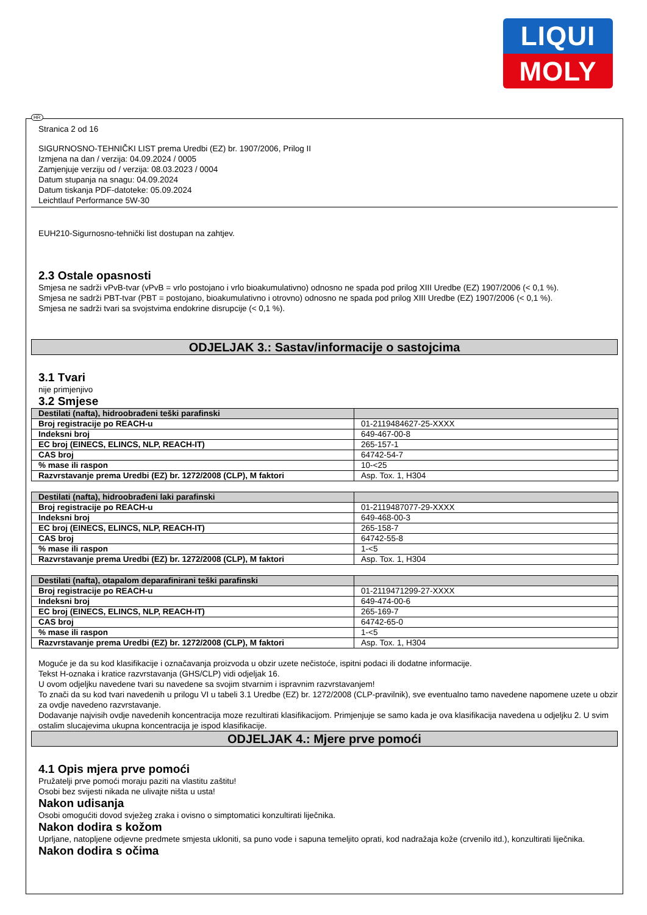LIQUI
MOLY
HR
Stranica 2 od 16
SIGURNOSNO-TEHNIČKI LIST prema Uredbi (EZ) br. 1907/2006, Prilog II
Izmjena na dan / verzija: 04.09.2024 / 0005
Zamjenjuje verziju od / verzija: 08.03.2023 / 0004
Datum stupanja na snagu: 04.09.2024
Datum tiskanja PDF-datoteke: 05.09.2024
Leichtlauf Performance 5W-30
EUH210-Sigurnosno-tehnički list dostupan na zahtjev.
2.3 Ostale opasnosti
Smjesa ne sadrži vPvB-tvar (vPvB = vrlo postojano i vrlo bioakumulativno) odnosno ne spada pod prilog XIII Uredbe (EZ) 1907/2006 (< 0,1 %).
Smjesa ne sadrži PBT-tvar (PBT = postojano, bioakumulativno i otrovno) odnosno ne spada pod prilog XIII Uredbe (EZ) 1907/2006 (< 0,1 %).
Smjesa ne sadrži tvari sa svojstvima endokrine disrupcije (< 0,1 %).
ODJELJAK 3.: Sastav/informacije o sastojcima
3.1 Tvari
nije primjenjivo
3.2 Smjese
| Destilati (nafta), hidroobrađeni teški parafinski | |
| --- | --- |
| Broj registracije po REACH-u | 01-2119484627-25-XXXX |
| Indeksni broj | 649-467-00-8 |
| EC broj (EINECS, ELINCS, NLP, REACH-IT) | 265-157-1 |
| CAS broj | 64742-54-7 |
| % mase ili raspon | 10-<25 |
| Razvrstavanje prema Uredbi (EZ) br. 1272/2008 (CLP), M faktori | Asp. Tox. 1, H304 |
| Destilati (nafta), hidroobrađeni laki parafinski | |
| --- | --- |
| Broj registracije po REACH-u | 01-2119487077-29-XXXX |
| Indeksni broj | 649-468-00-3 |
| EC broj (EINECS, ELINCS, NLP, REACH-IT) | 265-158-7 |
| CAS broj | 64742-55-8 |
| % mase ili raspon | 1-<5 |
| Razvrstavanje prema Uredbi (EZ) br. 1272/2008 (CLP), M faktori | Asp. Tox. 1, H304 |
| Destilati (nafta), otapalom deparafinirani teški parafinski | |
| --- | --- |
| Broj registracije po REACH-u | 01-2119471299-27-XXXX |
| Indeksni broj | 649-474-00-6 |
| EC broj (EINECS, ELINCS, NLP, REACH-IT) | 265-169-7 |
| CAS broj | 64742-65-0 |
| % mase ili raspon | 1-<5 |
| Razvrstavanje prema Uredbi (EZ) br. 1272/2008 (CLP), M faktori | Asp. Tox. 1, H304 |
Moguće je da su kod klasifikacije i označavanja proizvoda u obzir uzete nečistoće, ispitni podaci ili dodatne informacije.
Tekst H-oznaka i kratice razvrstavanja (GHS/CLP) vidi odjeljak 16.
U ovom odjeljku navedene tvari su navedene sa svojim stvarnim i ispravnim razvrstavanjem!
To znači da su kod tvari navedenih u prilogu VI u tabeli 3.1 Uredbe (EZ) br. 1272/2008 (CLP-pravilnik), sve eventualno tamo navedene napomene uzete u obzir za ovdje navedeno razvrstavanje.
Dodavanje najvisih ovdje navedenih koncentracija moze rezultirati klasifikacijom. Primjenjuje se samo kada je ova klasifikacija navedena u odjeljku 2. U svim ostalim slucajevima ukupna koncentracija je ispod klasifikacije.
ODJELJAK 4.: Mjere prve pomoći
4.1 Opis mjera prve pomoći
Pružatelji prve pomoći moraju paziti na vlastitu zaštitu!
Osobi bez svijesti nikada ne ulivajte ništa u usta!
Nakon udisanja
Osobi omogućiti dovod svježeg zraka i ovisno o simptomatici konzultirati liječnika.
Nakon dodira s kožom
Uprljane, natopljene odjevne predmete smjesta ukloniti, sa puno vode i sapuna temeljito oprati, kod nadražaja kože (crvenilo itd.), konzultirati liječnika.
Nakon dodira s očima